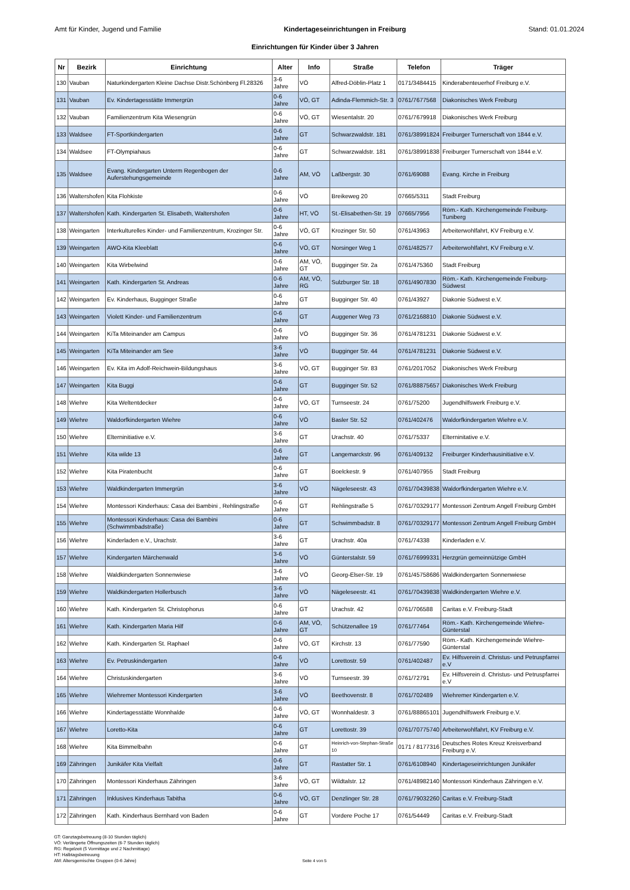Amt für Kinder, Jugend und Familie Kindertageseinrichtungen in Freiburg Stand: 01.01.2024
Einrichtungen für Kinder über 3 Jahren
| Nr | Bezirk | Einrichtung | Alter | Info | Straße | Telefon | Träger |
| --- | --- | --- | --- | --- | --- | --- | --- |
| 130 | Vauban | Naturkindergarten Kleine Dachse Distr.Schönberg Fl.28326 | 3-6 Jahre | VÖ | Alfred-Döblin-Platz 1 | 0171/3484415 | Kinderabenteuerhof Freiburg e.V. |
| 131 | Vauban | Ev. Kindertagesstätte Immergrün | 0-6 Jahre | VÖ, GT | Adinda-Flemmich-Str. 3 | 0761/7677568 | Diakonisches Werk Freiburg |
| 132 | Vauban | Familienzentrum Kita Wiesengrün | 0-6 Jahre | VÖ, GT | Wiesentalstr. 20 | 0761/7679918 | Diakonisches Werk Freiburg |
| 133 | Waldsee | FT-Sportkindergarten | 0-6 Jahre | GT | Schwarzwaldstr. 181 | 0761/38991824 | Freiburger Turnerschaft von 1844 e.V. |
| 134 | Waldsee | FT-Olympiahaus | 0-6 Jahre | GT | Schwarzwaldstr. 181 | 0761/38991838 | Freiburger Turnerschaft von 1844 e.V. |
| 135 | Waldsee | Evang. Kindergarten Unterm Regenbogen der Auferstehungsgemeinde | 0-6 Jahre | AM, VÖ | Laßbergstr. 30 | 0761/69088 | Evang. Kirche in Freiburg |
| 136 | Waltershofen | Kita Flohkiste | 0-6 Jahre | VÖ | Breikeweg 20 | 07665/5311 | Stadt Freiburg |
| 137 | Waltershofen | Kath. Kindergarten St. Elisabeth, Waltershofen | 0-6 Jahre | HT, VÖ | St.-Elisabethen-Str. 19 | 07665/7956 | Röm.- Kath. Kirchengemeinde Freiburg-Tuniberg |
| 138 | Weingarten | Interkulturelles Kinder- und Familienzentrum, Krozinger Str. | 0-6 Jahre | VÖ, GT | Krozinger Str. 50 | 0761/43963 | Arbeiterwohlfahrt, KV Freiburg e.V. |
| 139 | Weingarten | AWO-Kita Kleeblatt | 0-6 Jahre | VÖ, GT | Norsinger Weg 1 | 0761/482577 | Arbeiterwohlfahrt, KV Freiburg e.V. |
| 140 | Weingarten | Kita Wirbelwind | 0-6 Jahre | AM, VÖ, GT | Bugginger Str. 2a | 0761/475360 | Stadt Freiburg |
| 141 | Weingarten | Kath. Kindergarten St. Andreas | 0-6 Jahre | AM, VÖ, RG | Sulzburger Str. 18 | 0761/4907830 | Röm.- Kath. Kirchengemeinde Freiburg-Südwest |
| 142 | Weingarten | Ev. Kinderhaus, Bugginger Straße | 0-6 Jahre | GT | Bugginger Str. 40 | 0761/43927 | Diakonie Südwest e.V. |
| 143 | Weingarten | Violett Kinder- und Familienzentrum | 0-6 Jahre | GT | Auggener Weg 73 | 0761/2168810 | Diakonie Südwest e.V. |
| 144 | Weingarten | KiTa Miteinander am Campus | 0-6 Jahre | VÖ | Bugginger Str. 36 | 0761/4781231 | Diakonie Südwest e.V. |
| 145 | Weingarten | KiTa Miteinander am See | 3-6 Jahre | VÖ | Bugginger Str. 44 | 0761/4781231 | Diakonie Südwest e.V. |
| 146 | Weingarten | Ev. Kita im Adolf-Reichwein-Bildungshaus | 3-6 Jahre | VÖ, GT | Bugginger Str. 83 | 0761/2017052 | Diakonisches Werk Freiburg |
| 147 | Weingarten | Kita Buggi | 0-6 Jahre | GT | Bugginger Str. 52 | 0761/88875657 | Diakonisches Werk Freiburg |
| 148 | Wiehre | Kita Weltentdecker | 0-6 Jahre | VÖ, GT | Turnseestr. 24 | 0761/75200 | Jugendhilfswerk Freiburg e.V. |
| 149 | Wiehre | Waldorfkindergarten Wiehre | 0-6 Jahre | VÖ | Basler Str. 52 | 0761/402476 | Waldorfkindergarten Wiehre e.V. |
| 150 | Wiehre | Elterninitiative e.V. | 3-6 Jahre | GT | Urachstr. 40 | 0761/75337 | Elterninitative e.V. |
| 151 | Wiehre | Kita wilde 13 | 0-6 Jahre | GT | Langemarckstr. 96 | 0761/409132 | Freiburger Kinderhausinitiative e.V. |
| 152 | Wiehre | Kita Piratenbucht | 0-6 Jahre | GT | Boelckestr. 9 | 0761/407955 | Stadt Freiburg |
| 153 | Wiehre | Waldkindergarten Immergrün | 3-6 Jahre | VÖ | Nägeleseestr. 43 | 0761/70439838 | Waldorfkindergarten Wiehre e.V. |
| 154 | Wiehre | Montessori Kinderhaus: Casa dei Bambini , Rehlingstraße | 0-6 Jahre | GT | Rehlingstraße 5 | 0761/70329177 | Montessori Zentrum Angell Freiburg GmbH |
| 155 | Wiehre | Montessori Kinderhaus: Casa dei Bambini (Schwimmbadstraße) | 0-6 Jahre | GT | Schwimmbadstr. 8 | 0761/70329177 | Montessori Zentrum Angell Freiburg GmbH |
| 156 | Wiehre | Kinderladen e.V., Urachstr. | 3-6 Jahre | GT | Urachstr. 40a | 0761/74338 | Kinderladen e.V. |
| 157 | Wiehre | Kindergarten Märchenwald | 3-6 Jahre | VÖ | Günterstalstr. 59 | 0761/76999331 | Herzgrün gemeinnützige GmbH |
| 158 | Wiehre | Waldkindergarten Sonnenwiese | 3-6 Jahre | VÖ | Georg-Elser-Str. 19 | 0761/45758686 | Waldkindergarten Sonnenwiese |
| 159 | Wiehre | Waldkindergarten Hollerbusch | 3-6 Jahre | VÖ | Nägeleseestr. 41 | 0761/70439838 | Waldkindergarten Wiehre e.V. |
| 160 | Wiehre | Kath. Kindergarten St. Christophorus | 0-6 Jahre | GT | Urachstr. 42 | 0761/706588 | Caritas e.V. Freiburg-Stadt |
| 161 | Wiehre | Kath. Kindergarten Maria Hilf | 0-6 Jahre | AM, VÖ, GT | Schützenallee 19 | 0761/77464 | Röm.- Kath. Kirchengemeinde Wiehre-Günterstal |
| 162 | Wiehre | Kath. Kindergarten St. Raphael | 0-6 Jahre | VÖ, GT | Kirchstr. 13 | 0761/77590 | Röm.- Kath. Kirchengemeinde Wiehre-Günterstal |
| 163 | Wiehre | Ev. Petruskindergarten | 0-6 Jahre | VÖ | Lorettostr. 59 | 0761/402487 | Ev. Hilfsverein d. Christus- und Petruspfarrei e.V |
| 164 | Wiehre | Christuskindergarten | 3-6 Jahre | VÖ | Turnseestr. 39 | 0761/72791 | Ev. Hilfsverein d. Christus- und Petruspfarrei e.V |
| 165 | Wiehre | Wiehremer Montessori Kindergarten | 3-6 Jahre | VÖ | Beethovenstr. 8 | 0761/702489 | Wiehremer Kindergarten e.V. |
| 166 | Wiehre | Kindertagesstätte Wonnhalde | 0-6 Jahre | VÖ, GT | Wonnhaldestr. 3 | 0761/88865101 | Jugendhilfswerk Freiburg e.V. |
| 167 | Wiehre | Loretto-Kita | 0-6 Jahre | GT | Lorettostr. 39 | 0761/70775740 | Arbeiterwohlfahrt, KV Freiburg e.V. |
| 168 | Wiehre | Kita Bimmelbahn | 0-6 Jahre | GT | Heinrich-von-Stephan-Straße 10 | 0171 / 8177316 | Deutsches Rotes Kreuz Kreisverband Freiburg e.V. |
| 169 | Zähringen | Junikäfer Kita Vielfalt | 0-6 Jahre | GT | Rastatter Str. 1 | 0761/6108940 | Kindertageseinrichtungen Junikäfer |
| 170 | Zähringen | Montessori Kinderhaus Zähringen | 3-6 Jahre | VÖ, GT | Wildtalstr. 12 | 0761/48982140 | Montessori Kinderhaus Zähringen e.V. |
| 171 | Zähringen | Inklusives Kinderhaus Tabitha | 0-6 Jahre | VÖ, GT | Denzlinger Str. 28 | 0761/79032260 | Caritas e.V. Freiburg-Stadt |
| 172 | Zähringen | Kath. Kinderhaus Bernhard von Baden | 0-6 Jahre | GT | Vordere Poche 17 | 0761/54449 | Caritas e.V. Freiburg-Stadt |
GT: Ganztagsbetreuung (8-10 Stunden täglich)
VÖ: Verlängerte Öffnungszeiten (6-7 Stunden täglich)
RG: Regelzeit (5 Vormittage und 2 Nachmittage)
HT: Halbtagsbetreuung
AM: Altersgemischte Gruppen (0-6 Jahre)
Seite 4 von 5